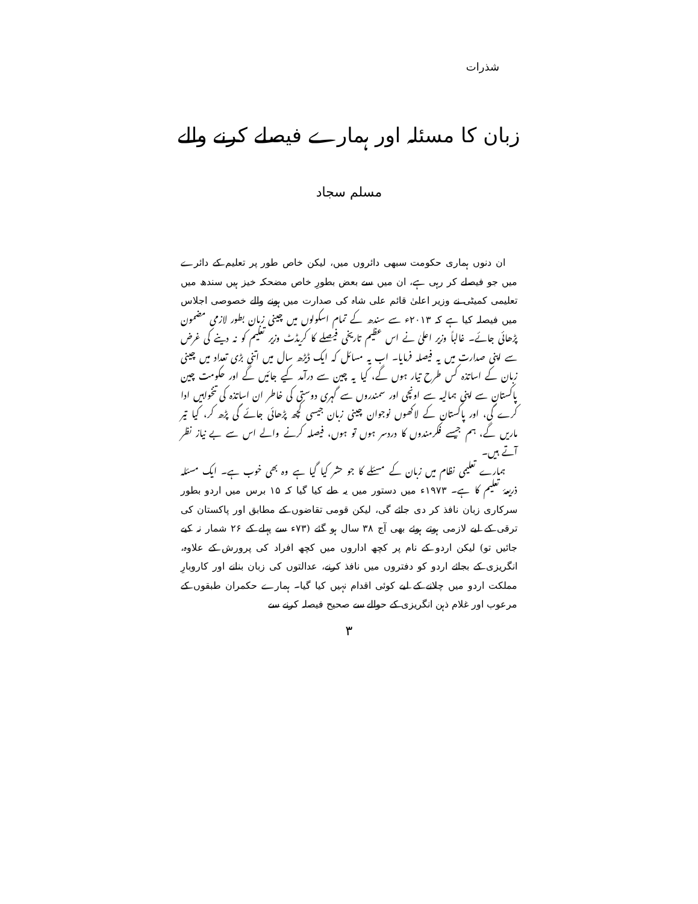شذرات
زبان کا مسئلہ اور ہمارے فیصلے کرنے والے
مسلم سجاد
ان دنوں ہماری حکومت سبھی دائروں میں، لیکن خاص طور پر تعلیم کے دائرے میں جو فیصلے کر رہی ہے، ان میں سے بعض بطورِ خاص مضحکہ خیز ہیں سندھ میں تعلیمی کمیٹی نے وزیر اعلیٰ قائم علی شاہ کی صدارت میں ہونے والے خصوصی اجلاس میں فیصلہ کیا ہے کہ ۲۰۱۳ء سے سندھ کے تمام اسکولوں میں چینی زبان بطور لازمی مضمون پڑھائی جائے۔ غالباً وزیر اعلیٰ نے اس عظیم تاریخی فیصلے کا کریڈٹ وزیر تعلیم کو نہ دینے کی غرض سے اپنی صدارت میں یہ فیصلہ فرمایا۔ اب یہ مسائل کہ ایک ڈیڑھ سال میں اتنی بڑی تعداد میں چینی زبان کے اساتذہ کس طرح تیار ہوں گے، کیا یہ چین سے درآمد کیے جائیں گے اور حکومت چین پاکستان سے اپنی ہمالیہ سے اونچی اور سمندروں سے گہری دوستی کی خاطر ان اساتذہ کی تنخواہیں ادا کرے گی، اور پاکستان کے لاکھوں نوجوان چینی زبان جیسی کچھ پڑھائی جائے گی پڑھ کر، کیا تیر ماریں گے، ہم جیسے فکرمندوں کا دردسر ہوں تو ہوں، فیصلہ کرنے والے اس سے بے نیاز نظر آتے ہیں۔
ہمارے تعلیمی نظام میں زبان کے مسئلے کا جو حشر کیا گیا ہے وہ بھی خوب ہے۔ ایک مسئلہ ذریعۂ تعلیم کا ہے۔ ۱۹۷۳ء میں دستور میں یہ طے کیا گیا کہ ۱۵ برس میں اردو بطور سرکاری زبان نافذ کر دی جائے گی، لیکن قومی تقاضوں کے مطابق اور پاکستان کی ترقی کے لیے لازمی ہوتے ہوئے بھی آج ۳۸ سال ہو گئے (۷۳ء سے پہلے کے ۲۶ شمار نہ کیے جائیں تو) لیکن اردو کے نام پر کچھ اداروں میں کچھ افراد کی پرورش کے علاوہ، انگریزی کے بجائے اردو کو دفتروں میں نافذ کرنے، عدالتوں کی زبان بنانے اور کاروبارِ مملکت اردو میں چلانے کے لیے کوئی اقدام نہیں کیا گیا۔ ہمارے حکمران طبقوں کے مرعوب اور غلام ذہن انگریزی کے حوالے سے صحیح فیصلہ کرنے سے
۳